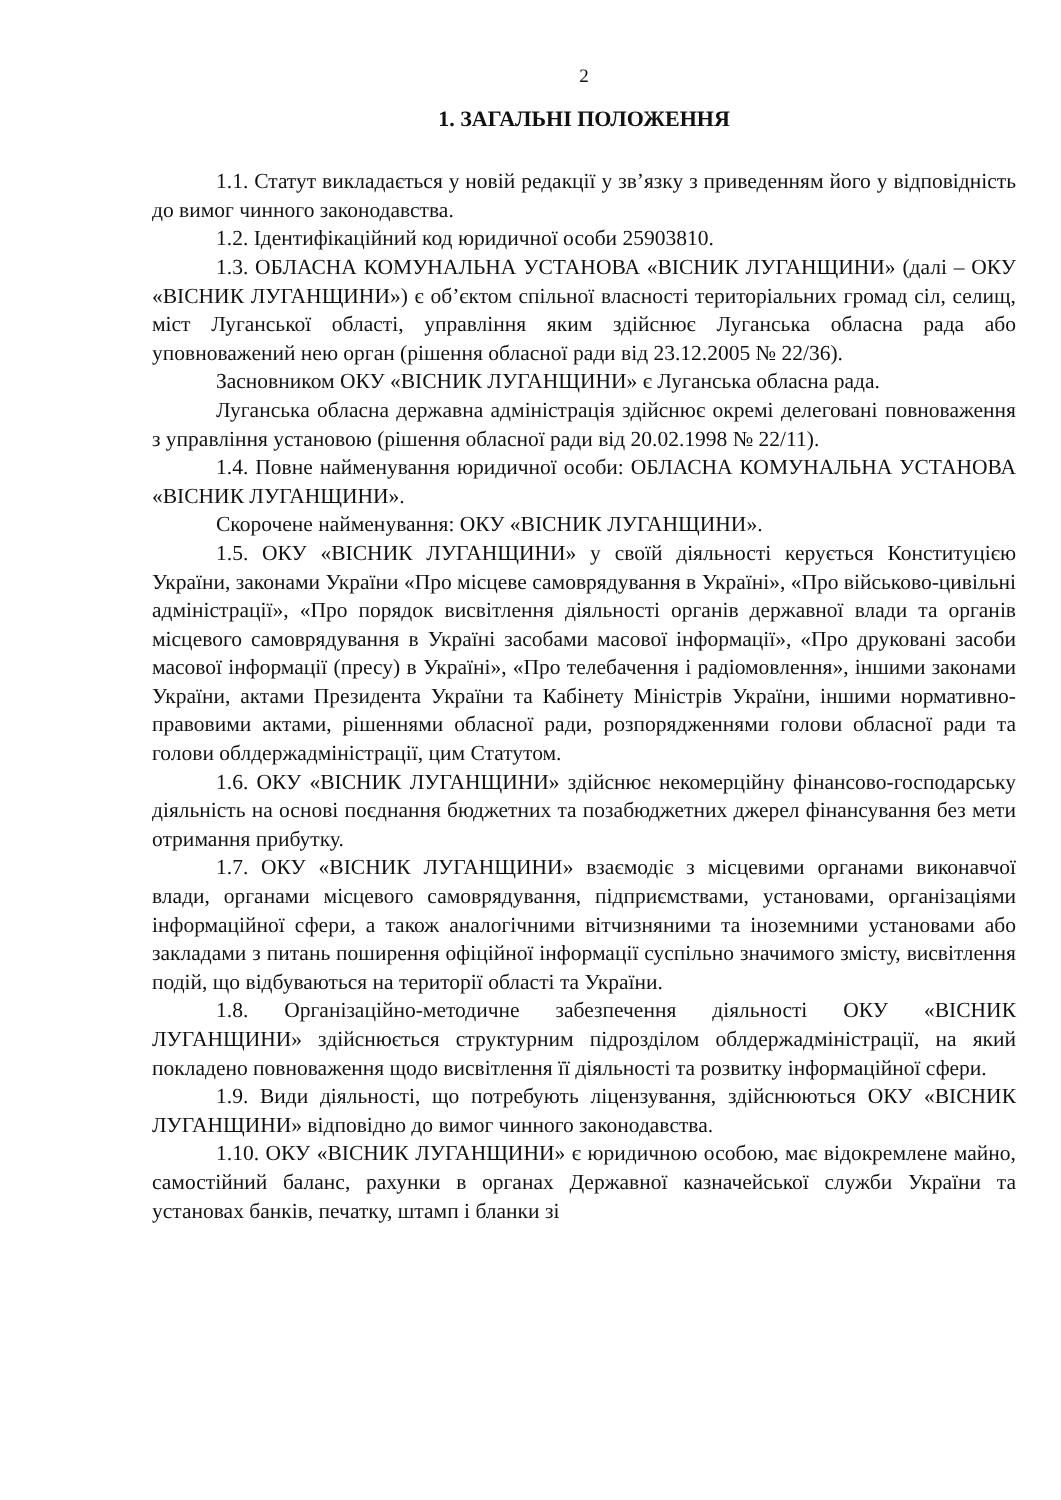2
1. ЗАГАЛЬНІ ПОЛОЖЕННЯ
1.1. Статут викладається у новій редакції у зв’язку з приведенням його у відповідність до вимог чинного законодавства.
1.2. Ідентифікаційний код юридичної особи 25903810.
1.3. ОБЛАСНА КОМУНАЛЬНА УСТАНОВА «ВІСНИК ЛУГАНЩИНИ» (далі – ОКУ «ВІСНИК ЛУГАНЩИНИ») є об’єктом спільної власності територіальних громад сіл, селищ, міст Луганської області, управління яким здійснює Луганська обласна рада або уповноважений нею орган (рішення обласної ради від 23.12.2005 № 22/36).
Засновником ОКУ «ВІСНИК ЛУГАНЩИНИ» є Луганська обласна рада.
Луганська обласна державна адміністрація здійснює окремі делеговані повноваження з управління установою (рішення обласної ради від 20.02.1998 № 22/11).
1.4. Повне найменування юридичної особи: ОБЛАСНА КОМУНАЛЬНА УСТАНОВА «ВІСНИК ЛУГАНЩИНИ».
Скорочене найменування: ОКУ «ВІСНИК ЛУГАНЩИНИ».
1.5. ОКУ «ВІСНИК ЛУГАНЩИНИ» у своїй діяльності керується Конституцією України, законами України «Про місцеве самоврядування в Україні», «Про військово-цивільні адміністрації», «Про порядок висвітлення діяльності органів державної влади та органів місцевого самоврядування в Україні засобами масової інформації», «Про друковані засоби масової інформації (пресу) в Україні», «Про телебачення і радіомовлення», іншими законами України, актами Президента України та Кабінету Міністрів України, іншими нормативно-правовими актами, рішеннями обласної ради, розпорядженнями голови обласної ради та голови облдержадміністрації, цим Статутом.
1.6. ОКУ «ВІСНИК ЛУГАНЩИНИ» здійснює некомерційну фінансово-господарську діяльність на основі поєднання бюджетних та позабюджетних джерел фінансування без мети отримання прибутку.
1.7. ОКУ «ВІСНИК ЛУГАНЩИНИ» взаємодіє з місцевими органами виконавчої влади, органами місцевого самоврядування, підприємствами, установами, організаціями інформаційної сфери, а також аналогічними вітчизняними та іноземними установами або закладами з питань поширення офіційної інформації суспільно значимого змісту, висвітлення подій, що відбуваються на території області та України.
1.8. Організаційно-методичне забезпечення діяльності ОКУ «ВІСНИК ЛУГАНЩИНИ» здійснюється структурним підрозділом облдержадміністрації, на який покладено повноваження щодо висвітлення її діяльності та розвитку інформаційної сфери.
1.9. Види діяльності, що потребують ліцензування, здійснюються ОКУ «ВІСНИК ЛУГАНЩИНИ» відповідно до вимог чинного законодавства.
1.10. ОКУ «ВІСНИК ЛУГАНЩИНИ» є юридичною особою, має відокремлене майно, самостійний баланс, рахунки в органах Державної казначейської служби України та установах банків, печатку, штамп і бланки зі